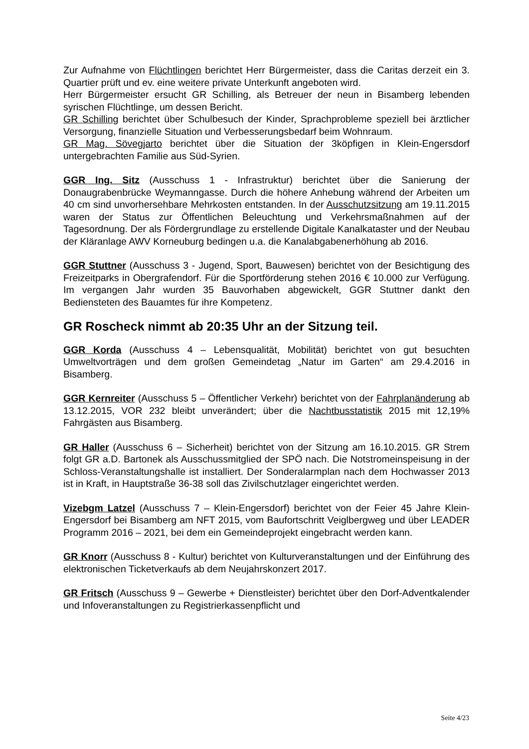Zur Aufnahme von Flüchtlingen berichtet Herr Bürgermeister, dass die Caritas derzeit ein 3. Quartier prüft und ev. eine weitere private Unterkunft angeboten wird.
Herr Bürgermeister ersucht GR Schilling, als Betreuer der neun in Bisamberg lebenden syrischen Flüchtlinge, um dessen Bericht.
GR Schilling berichtet über Schulbesuch der Kinder, Sprachprobleme speziell bei ärztlicher Versorgung, finanzielle Situation und Verbesserungsbedarf beim Wohnraum.
GR Mag. Sövegjarto berichtet über die Situation der 3köpfigen in Klein-Engersdorf untergebrachten Familie aus Süd-Syrien.
GGR Ing. Sitz (Ausschuss 1 - Infrastruktur) berichtet über die Sanierung der Donaugrabenbrücke Weymanngasse. Durch die höhere Anhebung während der Arbeiten um 40 cm sind unvorhersehbare Mehrkosten entstanden. In der Ausschutzsitzung am 19.11.2015 waren der Status zur Öffentlichen Beleuchtung und Verkehrsmaßnahmen auf der Tagesordnung. Der als Fördergrundlage zu erstellende Digitale Kanalkataster und der Neubau der Kläranlage AWV Korneuburg bedingen u.a. die Kanalabgabenerhöhung ab 2016.
GGR Stuttner (Ausschuss 3 - Jugend, Sport, Bauwesen) berichtet von der Besichtigung des Freizeitparks in Obergrafendorf. Für die Sportförderung stehen 2016 € 10.000 zur Verfügung. Im vergangen Jahr wurden 35 Bauvorhaben abgewickelt, GGR Stuttner dankt den Bediensteten des Bauamtes für ihre Kompetenz.
GR Roscheck nimmt ab 20:35 Uhr an der Sitzung teil.
GGR Korda (Ausschuss 4 – Lebensqualität, Mobilität) berichtet von gut besuchten Umweltvorträgen und dem großen Gemeindetag „Natur im Garten“ am 29.4.2016 in Bisamberg.
GGR Kernreiter (Ausschuss 5 – Öffentlicher Verkehr) berichtet von der Fahrplanänderung ab 13.12.2015, VOR 232 bleibt unverändert; über die Nachtbusstatistik 2015 mit 12,19% Fahrgästen aus Bisamberg.
GR Haller (Ausschuss 6 – Sicherheit) berichtet von der Sitzung am 16.10.2015. GR Strem folgt GR a.D. Bartonek als Ausschussmitglied der SPÖ nach. Die Notstromeinspeisung in der Schloss-Veranstaltungshalle ist installiert. Der Sonderalarmplan nach dem Hochwasser 2013 ist in Kraft, in Hauptstraße 36-38 soll das Zivilschutzlager eingerichtet werden.
Vizebgm Latzel (Ausschuss 7 – Klein-Engersdorf) berichtet von der Feier 45 Jahre Klein-Engersdorf bei Bisamberg am NFT 2015, vom Baufortschritt Veiglbergweg und über LEADER Programm 2016 – 2021, bei dem ein Gemeindeprojekt eingebracht werden kann.
GR Knorr (Ausschuss 8 - Kultur) berichtet von Kulturveranstaltungen und der Einführung des elektronischen Ticketverkaufs ab dem Neujahrskonzert 2017.
GR Fritsch (Ausschuss 9 – Gewerbe + Dienstleister) berichtet über den Dorf-Adventkalender und Infoveranstaltungen zu Registrierkassenpflicht und
Seite 4/23